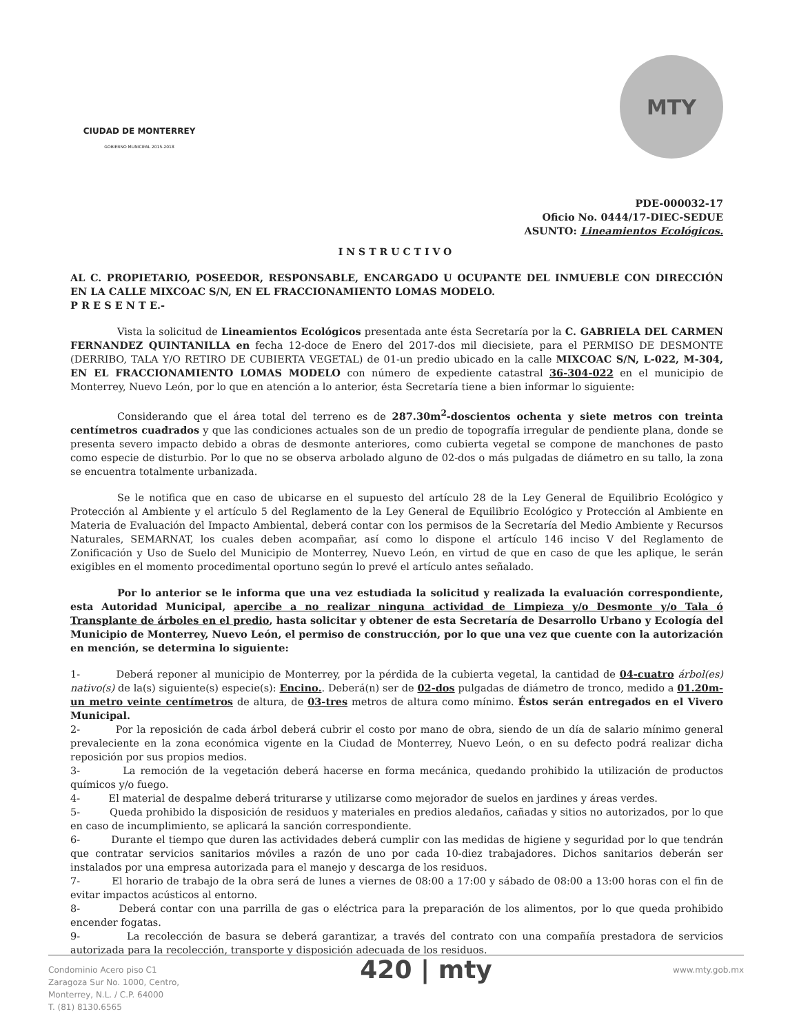CIUDAD DE MONTERREY
GOBIERNO MUNICIPAL 2015-2018
MTY
PDE-000032-17
Oficio No. 0444/17-DIEC-SEDUE
ASUNTO: Lineamientos Ecológicos.
INSTRUCTIVO
AL C. PROPIETARIO, POSEEDOR, RESPONSABLE, ENCARGADO U OCUPANTE DEL INMUEBLE CON DIRECCIÓN EN LA CALLE MIXCOAC S/N, EN EL FRACCIONAMIENTO LOMAS MODELO.
P R E S E N T E.-
Vista la solicitud de Lineamientos Ecológicos presentada ante ésta Secretaría por la C. GABRIELA DEL CARMEN FERNANDEZ QUINTANILLA en fecha 12-doce de Enero del 2017-dos mil diecisiete, para el PERMISO DE DESMONTE (DERRIBO, TALA Y/O RETIRO DE CUBIERTA VEGETAL) de 01-un predio ubicado en la calle MIXCOAC S/N, L-022, M-304, EN EL FRACCIONAMIENTO LOMAS MODELO con número de expediente catastral 36-304-022 en el municipio de Monterrey, Nuevo León, por lo que en atención a lo anterior, ésta Secretaría tiene a bien informar lo siguiente:
Considerando que el área total del terreno es de 287.30m<sup>2</sup>-doscientos ochenta y siete metros con treinta centímetros cuadrados y que las condiciones actuales son de un predio de topografía irregular de pendiente plana, donde se presenta severo impacto debido a obras de desmonte anteriores, como cubierta vegetal se compone de manchones de pasto como especie de disturbio. Por lo que no se observa arbolado alguno de 02-dos o más pulgadas de diámetro en su tallo, la zona se encuentra totalmente urbanizada.
Se le notifica que en caso de ubicarse en el supuesto del artículo 28 de la Ley General de Equilibrio Ecológico y Protección al Ambiente y el artículo 5 del Reglamento de la Ley General de Equilibrio Ecológico y Protección al Ambiente en Materia de Evaluación del Impacto Ambiental, deberá contar con los permisos de la Secretaría del Medio Ambiente y Recursos Naturales, SEMARNAT, los cuales deben acompañar, así como lo dispone el artículo 146 inciso V del Reglamento de Zonificación y Uso de Suelo del Municipio de Monterrey, Nuevo León, en virtud de que en caso de que les aplique, le serán exigibles en el momento procedimental oportuno según lo prevé el artículo antes señalado.
Por lo anterior se le informa que una vez estudiada la solicitud y realizada la evaluación correspondiente, esta Autoridad Municipal, apercibe a no realizar ninguna actividad de Limpieza y/o Desmonte y/o Tala ó Transplante de árboles en el predio, hasta solicitar y obtener de esta Secretaría de Desarrollo Urbano y Ecología del Municipio de Monterrey, Nuevo León, el permiso de construcción, por lo que una vez que cuente con la autorización en mención, se determina lo siguiente:
1- Deberá reponer al municipio de Monterrey, por la pérdida de la cubierta vegetal, la cantidad de 04-cuatro árbol(es) nativo(s) de la(s) siguiente(s) especie(s): Encino.. Deberá(n) ser de 02-dos pulgadas de diámetro de tronco, medido a 01.20m-un metro veinte centímetros de altura, de 03-tres metros de altura como mínimo. Éstos serán entregados en el Vivero Municipal.
2- Por la reposición de cada árbol deberá cubrir el costo por mano de obra, siendo de un día de salario mínimo general prevaleciente en la zona económica vigente en la Ciudad de Monterrey, Nuevo León, o en su defecto podrá realizar dicha reposición por sus propios medios.
3- La remoción de la vegetación deberá hacerse en forma mecánica, quedando prohibido la utilización de productos químicos y/o fuego.
4- El material de despalme deberá triturarse y utilizarse como mejorador de suelos en jardines y áreas verdes.
5- Queda prohibido la disposición de residuos y materiales en predios aledaños, cañadas y sitios no autorizados, por lo que en caso de incumplimiento, se aplicará la sanción correspondiente.
6- Durante el tiempo que duren las actividades deberá cumplir con las medidas de higiene y seguridad por lo que tendrán que contratar servicios sanitarios móviles a razón de uno por cada 10-diez trabajadores. Dichos sanitarios deberán ser instalados por una empresa autorizada para el manejo y descarga de los residuos.
7- El horario de trabajo de la obra será de lunes a viernes de 08:00 a 17:00 y sábado de 08:00 a 13:00 horas con el fin de evitar impactos acústicos al entorno.
8- Deberá contar con una parrilla de gas o eléctrica para la preparación de los alimentos, por lo que queda prohibido encender fogatas.
9- La recolección de basura se deberá garantizar, a través del contrato con una compañía prestadora de servicios autorizada para la recolección, transporte y disposición adecuada de los residuos.
Condominio Acero piso C1
Zaragoza Sur No. 1000, Centro,
Monterrey, N.L. / C.P. 64000
T. (81) 8130.6565
420 | mty
www.mty.gob.mx